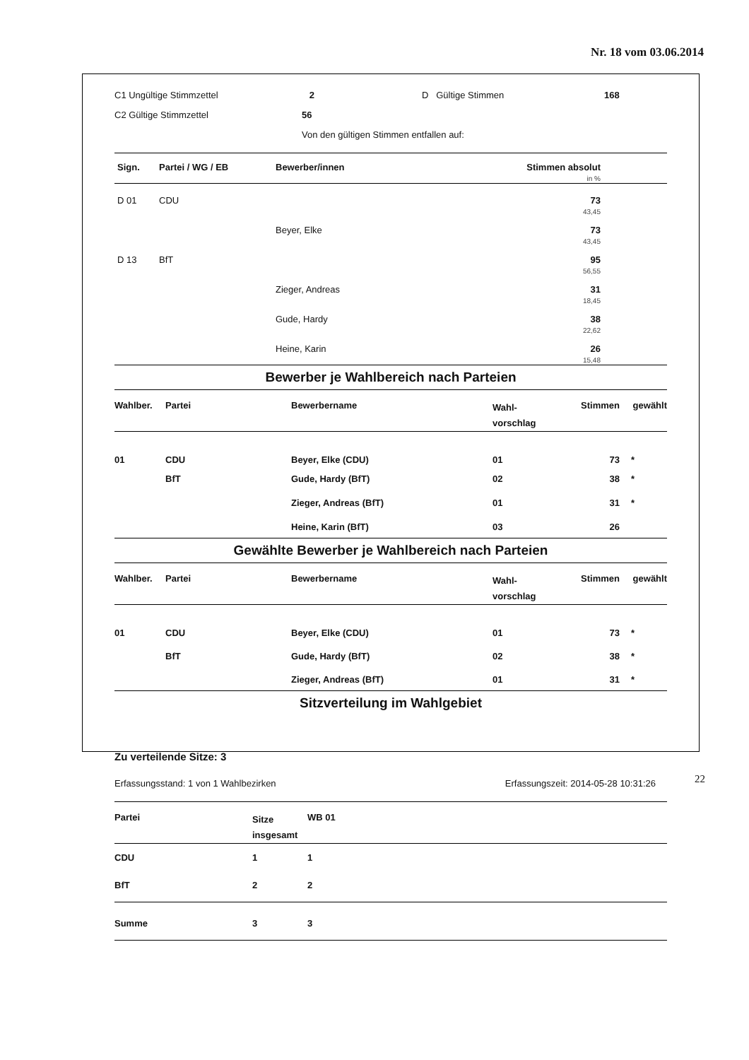Nr. 18 vom 03.06.2014
| C1 Ungültige Stimmzettel | 2 | D Gültige Stimmen | 168 |
| C2 Gültige Stimmzettel | 56 | | |
| | Von den gültigen Stimmen entfallen auf: | | |
| Sign. | Partei / WG / EB | Bewerber/innen | Stimmen absolut in % | |
| --- | --- | --- | --- | --- |
| D 01 | CDU | | 73 43,45 | |
| | | Beyer, Elke | 73 43,45 | |
| D 13 | BfT | | 95 56,55 | |
| | | Zieger, Andreas | 31 18,45 | |
| | | Gude, Hardy | 38 22,62 | |
| | | Heine, Karin | 26 15,48 | |
Bewerber je Wahlbereich nach Parteien
| Wahlber. | Partei | Bewerbername | Wahl- vorschlag | Stimmen | gewählt |
| 01 | CDU | Beyer, Elke (CDU) | 01 | 73 | * |
| | BfT | Gude, Hardy (BfT) | 02 | 38 | * |
| | | Zieger, Andreas (BfT) | 01 | 31 | * |
| | | Heine, Karin (BfT) | 03 | 26 | |
Gewählte Bewerber je Wahlbereich nach Parteien
| Wahlber. | Partei | Bewerbername | Wahl- vorschlag | Stimmen | gewählt |
| 01 | CDU | Beyer, Elke (CDU) | 01 | 73 | * |
| | BfT | Gude, Hardy (BfT) | 02 | 38 | * |
| | | Zieger, Andreas (BfT) | 01 | 31 | * |
Sitzverteilung im Wahlgebiet
Zu verteilende Sitze: 3
| Erfassungsstand: 1 von 1 Wahlbezirken | Erfassungszeit: 2014-05-28 10:31:26 |
| Partei | Sitze insgesamt | WB 01 |
| CDU | 1 | 1 |
| BfT | 2 | 2 |
| Summe | 3 | 3 |
22